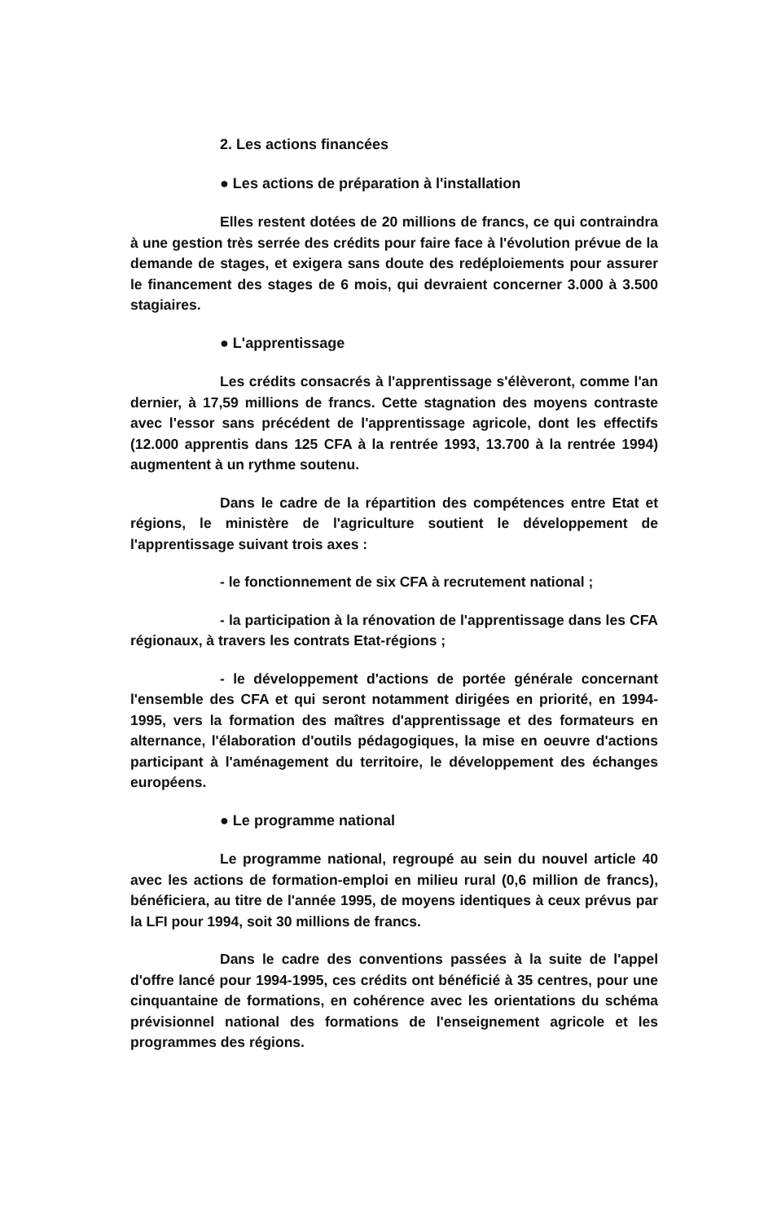2. Les actions financées
● Les actions de préparation à l'installation
Elles restent dotées de 20 millions de francs, ce qui contraindra à une gestion très serrée des crédits pour faire face à l'évolution prévue de la demande de stages, et exigera sans doute des redéploiements pour assurer le financement des stages de 6 mois, qui devraient concerner 3.000 à 3.500 stagiaires.
● L'apprentissage
Les crédits consacrés à l'apprentissage s'élèveront, comme l'an dernier, à 17,59 millions de francs. Cette stagnation des moyens contraste avec l'essor sans précédent de l'apprentissage agricole, dont les effectifs (12.000 apprentis dans 125 CFA à la rentrée 1993, 13.700 à la rentrée 1994) augmentent à un rythme soutenu.
Dans le cadre de la répartition des compétences entre Etat et régions, le ministère de l'agriculture soutient le développement de l'apprentissage suivant trois axes :
- le fonctionnement de six CFA à recrutement national ;
- la participation à la rénovation de l'apprentissage dans les CFA régionaux, à travers les contrats Etat-régions ;
- le développement d'actions de portée générale concernant l'ensemble des CFA et qui seront notamment dirigées en priorité, en 1994-1995, vers la formation des maîtres d'apprentissage et des formateurs en alternance, l'élaboration d'outils pédagogiques, la mise en oeuvre d'actions participant à l'aménagement du territoire, le développement des échanges européens.
● Le programme national
Le programme national, regroupé au sein du nouvel article 40 avec les actions de formation-emploi en milieu rural (0,6 million de francs), bénéficiera, au titre de l'année 1995, de moyens identiques à ceux prévus par la LFI pour 1994, soit 30 millions de francs.
Dans le cadre des conventions passées à la suite de l'appel d'offre lancé pour 1994-1995, ces crédits ont bénéficié à 35 centres, pour une cinquantaine de formations, en cohérence avec les orientations du schéma prévisionnel national des formations de l'enseignement agricole et les programmes des régions.